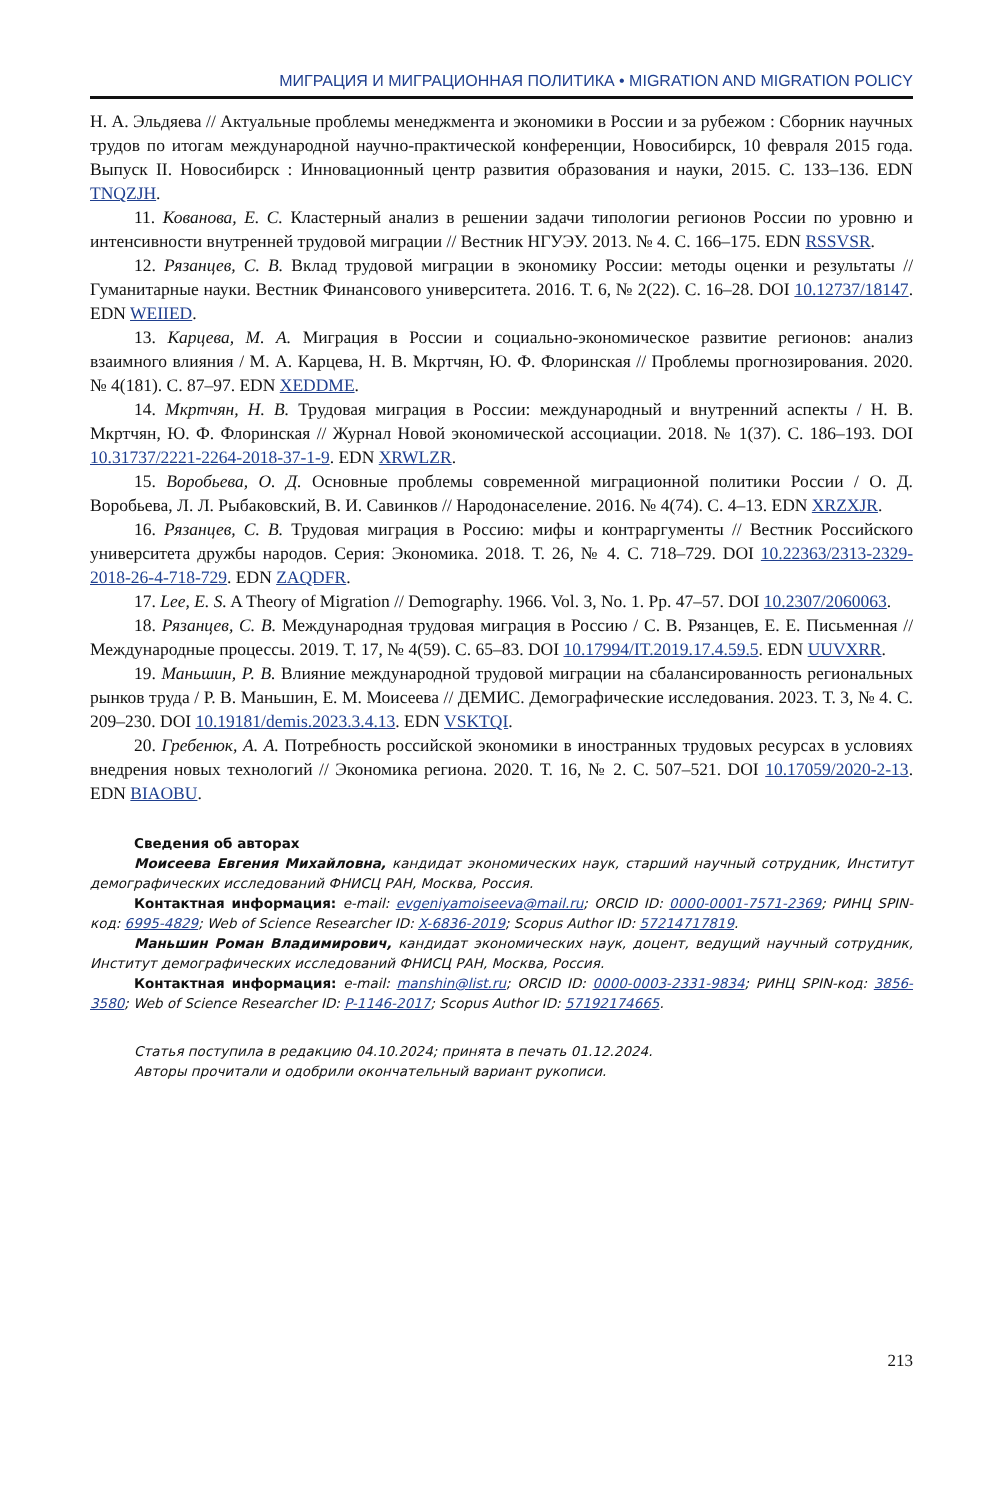МИГРАЦИЯ И МИГРАЦИОННАЯ ПОЛИТИКА • MIGRATION AND MIGRATION POLICY
Н. А. Эльдяева // Актуальные проблемы менеджмента и экономики в России и за рубежом : Сборник научных трудов по итогам международной научно-практической конференции, Новосибирск, 10 февраля 2015 года. Выпуск II. Новосибирск : Инновационный центр развития образования и науки, 2015. С. 133–136. EDN TNQZJH.
11. Кованова, Е. С. Кластерный анализ в решении задачи типологии регионов России по уровню и интенсивности внутренней трудовой миграции // Вестник НГУЭУ. 2013. № 4. С. 166–175. EDN RSSVSR.
12. Рязанцев, С. В. Вклад трудовой миграции в экономику России: методы оценки и результаты // Гуманитарные науки. Вестник Финансового университета. 2016. Т. 6, № 2(22). С. 16–28. DOI 10.12737/18147. EDN WEIIED.
13. Карцева, М. А. Миграция в России и социально-экономическое развитие регионов: анализ взаимного влияния / М. А. Карцева, Н. В. Мкртчян, Ю. Ф. Флоринская // Проблемы прогнозирования. 2020. № 4(181). С. 87–97. EDN XEDDME.
14. Мкртчян, Н. В. Трудовая миграция в России: международный и внутренний аспекты / Н. В. Мкртчян, Ю. Ф. Флоринская // Журнал Новой экономической ассоциации. 2018. № 1(37). С. 186–193. DOI 10.31737/2221-2264-2018-37-1-9. EDN XRWLZR.
15. Воробьева, О. Д. Основные проблемы современной миграционной политики России / О. Д. Воробьева, Л. Л. Рыбаковский, В. И. Савинков // Народонаселение. 2016. № 4(74). С. 4–13. EDN XRZXJR.
16. Рязанцев, С. В. Трудовая миграция в Россию: мифы и контраргументы // Вестник Российского университета дружбы народов. Серия: Экономика. 2018. Т. 26, № 4. С. 718–729. DOI 10.22363/2313-2329-2018-26-4-718-729. EDN ZAQDFR.
17. Lee, E. S. A Theory of Migration // Demography. 1966. Vol. 3, No. 1. Pp. 47–57. DOI 10.2307/2060063.
18. Рязанцев, С. В. Международная трудовая миграция в Россию / С. В. Рязанцев, Е. Е. Письменная // Международные процессы. 2019. Т. 17, № 4(59). С. 65–83. DOI 10.17994/IT.2019.17.4.59.5. EDN UUVXRR.
19. Маньшин, Р. В. Влияние международной трудовой миграции на сбалансированность региональных рынков труда / Р. В. Маньшин, Е. М. Моисеева // ДЕМИС. Демографические исследования. 2023. Т. 3, № 4. С. 209–230. DOI 10.19181/demis.2023.3.4.13. EDN VSKTQI.
20. Гребенюк, А. А. Потребность российской экономики в иностранных трудовых ресурсах в условиях внедрения новых технологий // Экономика региона. 2020. Т. 16, № 2. С. 507–521. DOI 10.17059/2020-2-13. EDN BIAOBU.
Сведения об авторах
Моисеева Евгения Михайловна, кандидат экономических наук, старший научный сотрудник, Институт демографических исследований ФНИСЦ РАН, Москва, Россия.
Контактная информация: e-mail: evgeniyamoiseeva@mail.ru; ORCID ID: 0000-0001-7571-2369; РИНЦ SPIN-код: 6995-4829; Web of Science Researcher ID: X-6836-2019; Scopus Author ID: 57214717819.
Маньшин Роман Владимирович, кандидат экономических наук, доцент, ведущий научный сотрудник, Институт демографических исследований ФНИСЦ РАН, Москва, Россия.
Контактная информация: e-mail: manshin@list.ru; ORCID ID: 0000-0003-2331-9834; РИНЦ SPIN-код: 3856-3580; Web of Science Researcher ID: P-1146-2017; Scopus Author ID: 57192174665.
Статья поступила в редакцию 04.10.2024; принята в печать 01.12.2024.
Авторы прочитали и одобрили окончательный вариант рукописи.
213